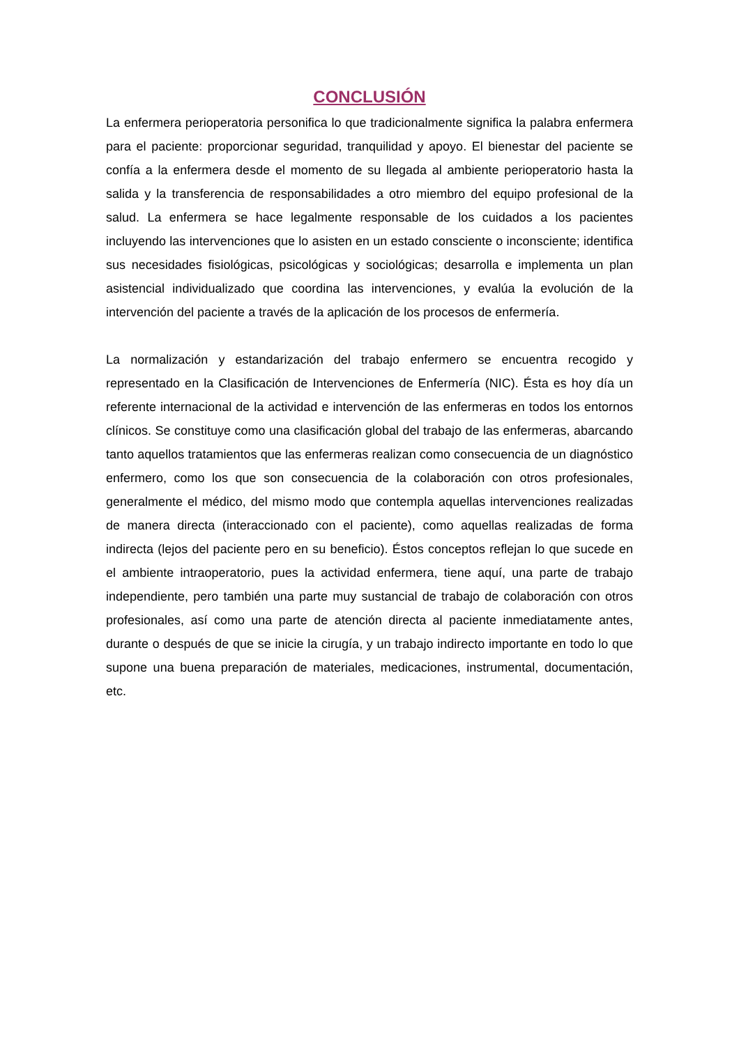CONCLUSIÓN
La enfermera perioperatoria personifica lo que tradicionalmente significa la palabra enfermera para el paciente: proporcionar seguridad, tranquilidad y apoyo. El bienestar del paciente se confía a la enfermera desde el momento de su llegada al ambiente perioperatorio hasta la salida y la transferencia de responsabilidades a otro miembro del equipo profesional de la salud. La enfermera se hace legalmente responsable de los cuidados a los pacientes incluyendo las intervenciones que lo asisten en un estado consciente o inconsciente; identifica sus necesidades fisiológicas, psicológicas y sociológicas; desarrolla e implementa un plan asistencial individualizado que coordina las intervenciones, y evalúa la evolución de la intervención del paciente a través de la aplicación de los procesos de enfermería.
La normalización y estandarización del trabajo enfermero se encuentra recogido y representado en la Clasificación de Intervenciones de Enfermería (NIC). Ésta es hoy día un referente internacional de la actividad e intervención de las enfermeras en todos los entornos clínicos. Se constituye como una clasificación global del trabajo de las enfermeras, abarcando tanto aquellos tratamientos que las enfermeras realizan como consecuencia de un diagnóstico enfermero, como los que son consecuencia de la colaboración con otros profesionales, generalmente el médico, del mismo modo que contempla aquellas intervenciones realizadas de manera directa (interaccionado con el paciente), como aquellas realizadas de forma indirecta (lejos del paciente pero en su beneficio). Éstos conceptos reflejan lo que sucede en el ambiente intraoperatorio, pues la actividad enfermera, tiene aquí, una parte de trabajo independiente, pero también una parte muy sustancial de trabajo de colaboración con otros profesionales, así como una parte de atención directa al paciente inmediatamente antes, durante o después de que se inicie la cirugía, y un trabajo indirecto importante en todo lo que supone una buena preparación de materiales, medicaciones, instrumental, documentación, etc.